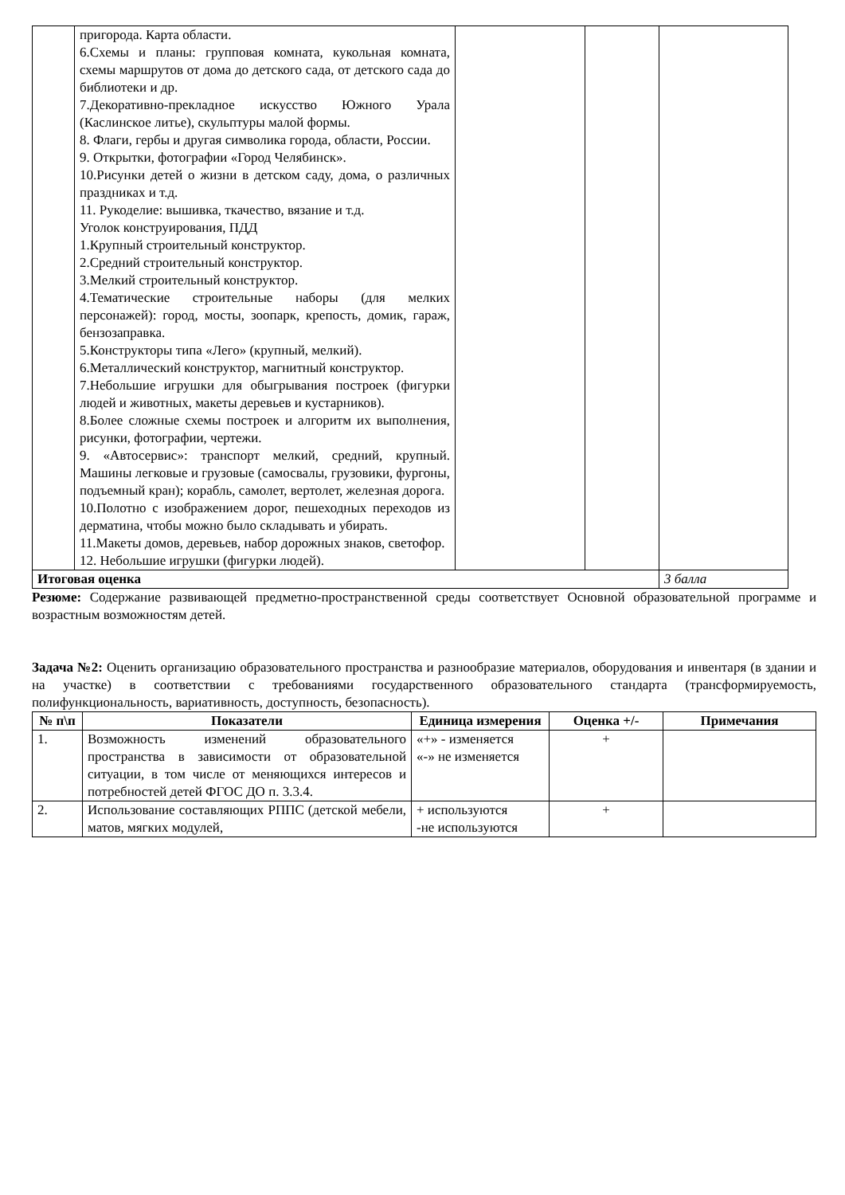| | пригорода. Карта области. 6.Схемы и планы: групповая комната, кукольная комната, схемы маршрутов от дома до детского сада, от детского сада до библиотеки и др. 7.Декоративно-прекладное искусство Южного Урала (Каслинское литье), скульптуры малой формы. 8. Флаги, гербы и другая символика города, области, России. 9. Открытки, фотографии «Город Челябинск». 10.Рисунки детей о жизни в детском саду, дома, о различных праздниках и т.д. 11. Рукоделие: вышивка, ткачество, вязание и т.д. Уголок конструирования, ПДД 1.Крупный строительный конструктор. 2.Средний строительный конструктор. 3.Мелкий строительный конструктор. 4.Тематические строительные наборы (для мелких персонажей): город, мосты, зоопарк, крепость, домик, гараж, бензозаправка. 5.Конструкторы типа «Лего» (крупный, мелкий). 6.Металлический конструктор, магнитный конструктор. 7.Небольшие игрушки для обыгрывания построек (фигурки людей и животных, макеты деревьев и кустарников). 8.Более сложные схемы построек и алгоритм их выполнения, рисунки, фотографии, чертежи. 9. «Автосервис»: транспорт мелкий, средний, крупный. Машины легковые и грузовые (самосвалы, грузовики, фургоны, подъемный кран); корабль, самолет, вертолет, железная дорога. 10.Полотно с изображением дорог, пешеходных переходов из дерматина, чтобы можно было складывать и убирать. 11.Макеты домов, деревьев, набор дорожных знаков, светофор. 12. Небольшие игрушки (фигурки людей). | | | |
| Итоговая оценка | | | | 3 балла |
Резюме: Содержание развивающей предметно-пространственной среды соответствует Основной образовательной программе и возрастным возможностям детей.
Задача №2: Оценить организацию образовательного пространства и разнообразие материалов, оборудования и инвентаря (в здании и на участке) в соответствии с требованиями государственного образовательного стандарта (трансформируемость, полифункциональность, вариативность, доступность, безопасность).
| № п\п | Показатели | Единица измерения | Оценка +/- | Примечания |
| --- | --- | --- | --- | --- |
| 1. | Возможность изменений образовательного пространства в зависимости от образовательной ситуации, в том числе от меняющихся интересов и потребностей детей ФГОС ДО п. 3.3.4. | «+» - изменяется «-» не изменяется | + | |
| 2. | Использование составляющих РППС (детской мебели, матов, мягких модулей, | + используются -не используются | + | |